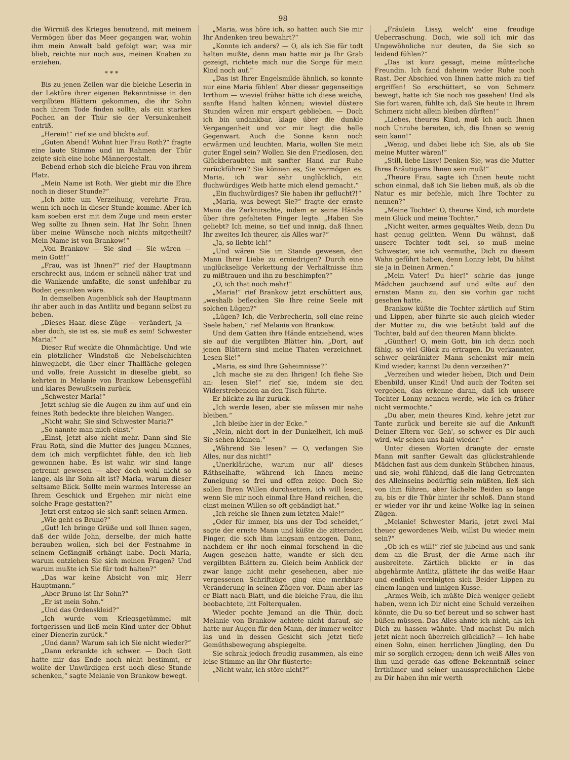98
die Wirrniß des Krieges benutzend, mit meinem Vermögen über das Meer gegangen war, wohin ihm mein Anwalt bald gefolgt war; was mir blieb, reichte nur noch aus, meinen Knaben zu erziehen.
* * *
Bis zu jenen Zeilen war die bleiche Leserin in der Lektüre ihrer eigenen Bekenntnisse in den vergilbten Blättern gekommen, die ihr Sohn nach ihrem Tode finden sollte, als ein starkes Pochen an der Thür sie der Versunkenheit entriß.
„Herein!“ rief sie und blickte auf.
„Guten Abend! Wohnt hier Frau Roth?“ fragte eine laute Stimme und im Rahmen der Thür zeigte sich eine hohe Männergestalt.
Bebend erhob sich die bleiche Frau von ihrem Platz.
„Mein Name ist Roth. Wer giebt mir die Ehre noch in dieser Stunde?“
„Ich bitte um Verzeihung, verehrte Frau, wenn ich noch in dieser Stunde komme. Aber ich kam soeben erst mit dem Zuge und mein erster Weg sollte zu Ihnen sein. Hat Ihr Sohn Ihnen über meine Wünsche noch nichts mitgetheilt? Mein Name ist von Brankow!“
„Von Brankow — Sie sind — Sie wären — mein Gott!“
„Frau, was ist Ihnen?“ rief der Hauptmann erschreckt aus, indem er schnell näher trat und die Wankende umfaßte, die sonst unfehlbar zu Boden gesunken wäre.
In demselben Augenblick sah der Hauptmann ihr aber auch in das Antlitz und begann selbst zu beben.
„Dieses Haar, diese Züge — verändert, ja — aber doch, sie ist es, sie muß es sein! Schwester Maria!“
Dieser Ruf weckte die Ohnmächtige. Und wie ein plötzlicher Windstoß die Nebelschichten hinweghebt, die über einer Thalfläche gelegen und volle, freie Aussicht in dieselbe giebt, so kehrten in Melanie von Brankow Lebensgefühl und klares Bewußtsein zurück.
„Schwester Maria!“
Jetzt schlug sie die Augen zu ihm auf und ein feines Roth bedeckte ihre bleichen Wangen.
„Nicht wahr, Sie sind Schwester Maria?“
„So nannte man mich einst.“
„Einst, jetzt also nicht mehr. Dann sind Sie Frau Roth, sind die Mutter des jungen Mannes, dem ich mich verpflichtet fühle, den ich lieb gewonnen habe. Es ist wahr, wir sind lange getrennt gewesen — aber doch wohl nicht so lange, als ihr Sohn alt ist? Maria, warum dieser seltsame Blick. Sollte mein warmes Interesse an Ihrem Geschick und Ergehen mir nicht eine solche Frage gestatten?“
Jetzt erst entzog sie sich sanft seinen Armen.
„Wie geht es Bruno?“
„Gut! Ich bringe Grüße und soll Ihnen sagen, daß der wilde John, derselbe, der mich hatte berauben wollen, sich bei der Festnahme in seinem Gefängniß erhängt habe. Doch Maria, warum entziehen Sie sich meinen Fragen? Und warum mußte ich Sie für todt halten?“
„Das war keine Absicht von mir, Herr Hauptmann.“
„Aber Bruno ist Ihr Sohn?“
„Er ist mein Sohn.“
„Und das Ordenskleid?“
„Ich wurde vom Kriegsgetümmel mit fortgerissen und ließ mein Kind unter der Obhut einer Dienerin zurück.“
„Und dann? Warum sah ich Sie nicht wieder?“
„Dann erkrankte ich schwer. — Doch Gott hatte mir das Ende noch nicht bestimmt, er wollte der Unwürdigen erst noch diese Stunde schenken,“ sagte Melanie von Brankow bewegt.
„Maria, was höre ich, so hatten auch Sie mir Ihr Andenken treu bewahrt?“
„Konnte ich anders? — O, als ich Sie für todt halten mußte, denn man hatte mir ja Ihr Grab gezeigt, richtete mich nur die Sorge für mein Kind noch auf.“
„Das ist Ihrer Engelsmilde ähnlich, so konnte nur eine Maria fühlen! Aber dieser gegenseitige Irrthum — wieviel früher hätte ich diese weiche, sanfte Hand halten können; wieviel düstere Stunden wären mir erspart geblieben. — Doch ich bin undankbar, klage über die dunkle Vergangenheit und vor mir liegt die helle Gegenwart. Auch die Sonne kann noch erwärmen und leuchten. Maria, wollen Sie mein guter Engel sein? Wollen Sie den Friedlosen, den Glückberaubten mit sanfter Hand zur Ruhe zurückführen? Sie können es, Sie vermögen es. Maria, ich war sehr unglücklich, ein fluchwürdiges Weib hatte mich elend gemacht.“
„Ein fluchwürdiges? Sie haben ihr geflucht?!“
„Maria, was bewegt Sie?“ fragte der ernste Mann die Zerknirschte, indem er seine Hände über ihre gefalteten Finger legte. „Haben Sie geliebt? Ich meine, so tief und innig, daß Ihnen Ihr zweites Ich theurer, als Alles war?“
„Ja, so liebte ich!“
„Und wären Sie im Stande gewesen, den Mann Ihrer Liebe zu erniedrigen? Durch eine unglückselige Verkettung der Verhältnisse ihm zu mißtrauen und ihn zu beschimpfen?“
„O, ich that noch mehr!“
„Maria!“ rief Brankow jetzt erschüttert aus, „weshalb beflecken Sie Ihre reine Seele mit solchen Lügen?“
„Lügen? Ich, die Verbrecherin, soll eine reine Seele haben,“ rief Melanie von Brankow.
Und dem Gatten ihre Hände entziehend, wies sie auf die vergilbten Blätter hin. „Dort, auf jenen Blättern sind meine Thaten verzeichnet. Lesen Sie!“
„Maria, es sind Ihre Geheimnisse?“
„Ich mache sie zu den Ihrigen! Ich flehe Sie an: lesen Sie!“ rief sie, indem sie den Widerstrebenden an den Tisch führte.
Er blickte zu ihr zurück.
„Ich werde lesen, aber sie müssen mir nahe bleiben.“
„Ich bleibe hier in der Ecke.“
„Nein, nicht dort in der Dunkelheit, ich muß Sie sehen können.“
„Während Sie lesen? — O, verlangen Sie Alles, nur das nicht!“
„Unerklärliche, warum nur all' dieses Räthselhafte, während ich Ihnen meine Zuneigung so frei und offen zeige. Doch Sie sollen Ihren Willen durchsetzen, ich will lesen, wenn Sie mir noch einmal Ihre Hand reichen, die einst meinen Willen so oft gebändigt hat.“
„Ich reiche sie Ihnen zum letzten Male!“
„Oder für immer, bis uns der Tod scheidet,“ sagte der ernste Mann und küßte die zitternden Finger, die sich ihm langsam entzogen. Dann, nachdem er ihr noch einmal forschend in die Augen gesehen hatte, wandte er sich den vergilbten Blättern zu. Gleich beim Anblick der zwar lange nicht mehr gesehenen, aber nie vergessenen Schriftzüge ging eine merkbare Veränderung in seinen Zügen vor. Dann aber las er Blatt nach Blatt, und die bleiche Frau, die ihn beobachtete, litt Folterqualen.
Wieder pochte Jemand an die Thür, doch Melanie von Brankow achtete nicht darauf, sie hatte nur Augen für den Mann, der immer weiter las und in dessen Gesicht sich jetzt tiefe Gemüthsbewegung abspiegelte.
Sie schrak jedoch freudig zusammen, als eine leise Stimme an ihr Ohr flüsterte:
„Nicht wahr, ich störe nicht?“
„Fräulein Lissy, welch' eine freudige Ueberraschung. Doch, wie soll ich mir das Ungewöhnliche nur deuten, da Sie sich so leidend fühlen?“
„Das ist kurz gesagt, meine mütterliche Freundin. Ich fand daheim weder Ruhe noch Rast. Der Abschied von Ihnen hatte mich zu tief ergriffen! So erschüttert, so von Schmerz bewegt, hatte ich Sie noch nie gesehen! Und als Sie fort waren, fühlte ich, daß Sie heute in Ihrem Schmerz nicht allein bleiben dürften!“
„Liebes, theures Kind, muß ich auch Ihnen noch Unruhe bereiten, ich, die Ihnen so wenig sein kann!“
„Wenig, und dabei liebe ich Sie, als ob Sie meine Mutter wären!“
„Still, liebe Lissy! Denken Sie, was die Mutter Ihres Bräutigams Ihnen sein muß!“
„Theure Frau, sagte ich Ihnen heute nicht schon einmal, daß ich Sie lieben muß, als ob die Natur es mir befehle, mich Ihre Tochter zu nennen?“
„Meine Tochter! O, theures Kind, ich mordete mein Glück und meine Tochter.“
„Nicht weiter, armes gequältes Weib, denn Du hast genug gelitten. Wenn Du wähnst, daß unsere Tochter todt sei, so muß meine Schwester, wie ich vermuthe, Dich zu diesem Wahn geführt haben, denn Lonny lebt, Du hältst sie ja in Deinen Armen.“
„Mein Vater! Du hier!“ schrie das junge Mädchen jauchzend auf und eilte auf den ernsten Mann zu, den sie vorhin gar nicht gesehen hatte.
Brankow küßte die Tochter zärtlich auf Stirn und Lippen, aber führte sie auch gleich wieder der Mutter zu, die wie betäubt bald auf die Tochter, bald auf den theuren Mann blickte.
„Günther! O, mein Gott, bin ich denn noch fähig, so viel Glück zu ertragen. Du verkannter, schwer gekränkter Mann schenkst mir mein Kind wieder; kannst Du denn verzeihen?“
„Verzeihen und wieder lieben, Dich und Dein Ebenbild, unser Kind! Und auch der Todten sei vergeben, das erkenne daran, daß ich unsere Tochter Lonny nennen werde, wie ich es früher nicht vermochte.“
„Du aber, mein theures Kind, kehre jetzt zur Tante zurück und bereite sie auf die Ankunft Deiner Eltern vor. Geh', so schwer es Dir auch wird, wir sehen uns bald wieder.“
Unter diesen Worten drängte der ernste Mann mit sanfter Gewalt das glückstrahlende Mädchen fast aus dem dunkeln Stübchen hinaus, und sie, wohl fühlend, daß die lang Getrennten des Alleinseins bedürftig sein müßten, ließ sich von ihm führen, aber lächelte Beiden so lange zu, bis er die Thür hinter ihr schloß. Dann stand er wieder vor ihr und keine Wolke lag in seinen Zügen.
„Melanie! Schwester Maria, jetzt zwei Mal theuer gewordenes Weib, willst Du wieder mein sein?“
„Ob ich es will!“ rief sie jubelnd aus und sank dem an die Brust, der die Arme nach ihr ausbreitete. Zärtlich blickte er in das abgehärmte Antlitz, glättete ihr das weiße Haar und endlich vereinigten sich Beider Lippen zu einem langen und innigen Kusse.
„Armes Weib, ich müßte Dich weniger geliebt haben, wenn ich Dir nicht eine Schuld verzeihen könnte, die Du so tief bereut und so schwer hast büßen müssen. Das Alles ahnte ich nicht, als ich Dich zu hassen wähnte. Und machst Du mich jetzt nicht noch überreich glücklich? — Ich habe einen Sohn, einen herrlichen Jüngling, den Du mir so sorglich erzogen; denn ich weiß Alles von ihm und gerade das offene Bekenntniß seiner Irrthümer und seiner unaussprechlichen Liebe zu Dir haben ihn mir werth